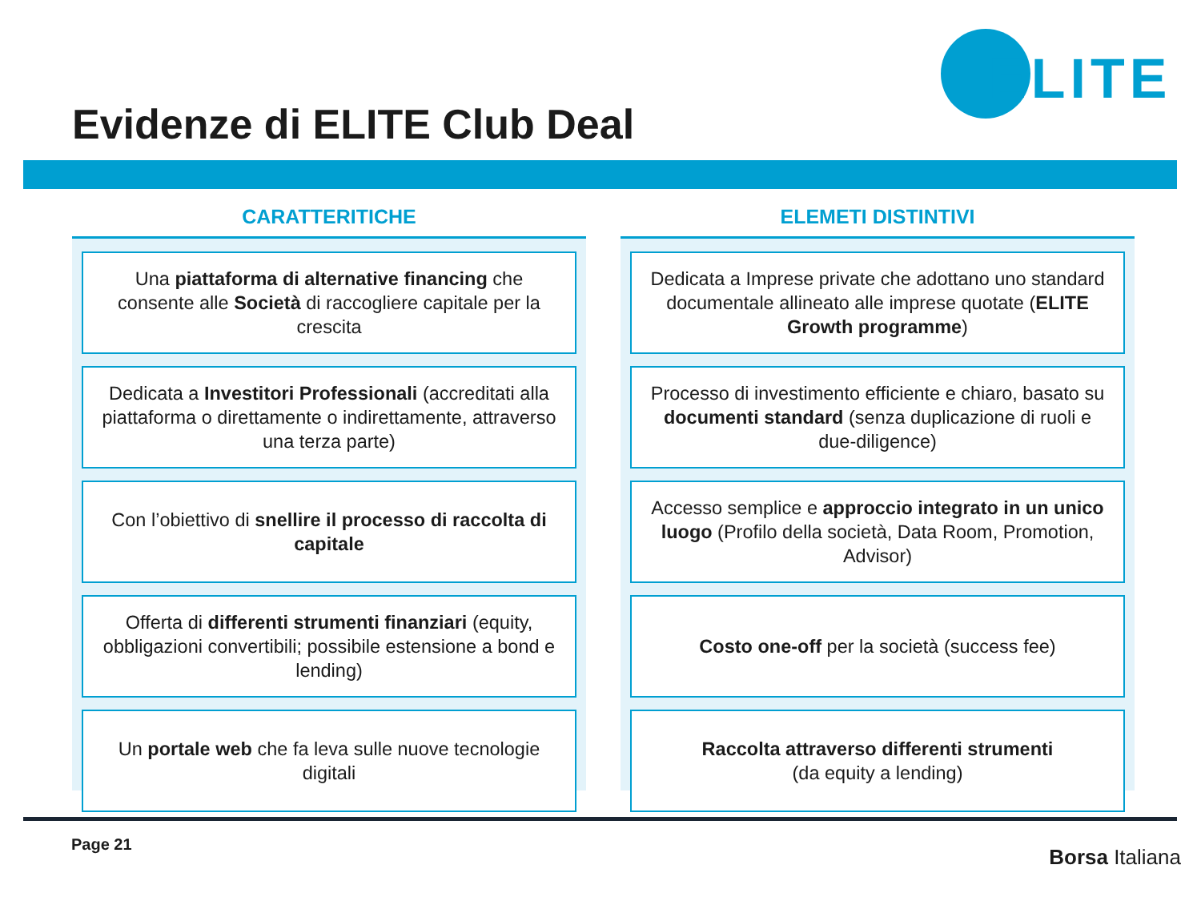ELITE
Evidenze di ELITE Club Deal
CARATTERITICHE
Una piattaforma di alternative financing che consente alle Società di raccogliere capitale per la crescita
Dedicata a Investitori Professionali (accreditati alla piattaforma o direttamente o indirettamente, attraverso una terza parte)
Con l’obiettivo di snellire il processo di raccolta di capitale
Offerta di differenti strumenti finanziari (equity, obbligazioni convertibili; possibile estensione a bond e lending)
Un portale web che fa leva sulle nuove tecnologie digitali
ELEMETI DISTINTIVI
Dedicata a Imprese private che adottano uno standard documentale allineato alle imprese quotate (ELITE Growth programme)
Processo di investimento efficiente e chiaro, basato su documenti standard (senza duplicazione di ruoli e due-diligence)
Accesso semplice e approccio integrato in un unico luogo (Profilo della società, Data Room, Promotion, Advisor)
Costo one-off per la società (success fee)
Raccolta attraverso differenti strumenti
(da equity a lending)
Page 21
Borsa Italiana